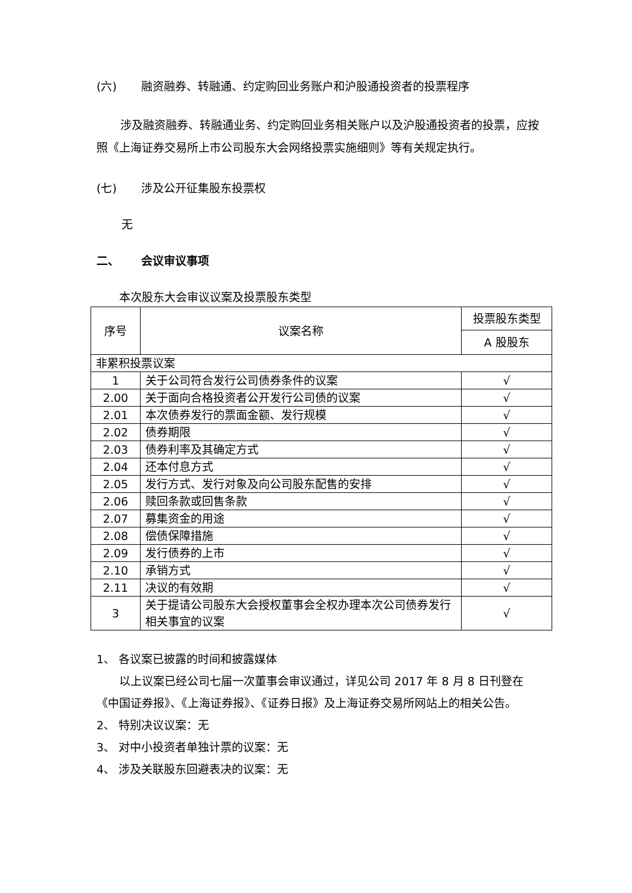(六) 融资融券、转融通、约定购回业务账户和沪股通投资者的投票程序
涉及融资融券、转融通业务、约定购回业务相关账户以及沪股通投资者的投票，应按照《上海证券交易所上市公司股东大会网络投票实施细则》等有关规定执行。
(七) 涉及公开征集股东投票权
无
二、 会议审议事项
本次股东大会审议议案及投票股东类型
| 序号 | 议案名称 | 投票股东类型 |
| | | A 股股东 |
| 非累积投票议案 | | |
| 1 | 关于公司符合发行公司债券条件的议案 | √ |
| 2.00 | 关于面向合格投资者公开发行公司债的议案 | √ |
| 2.01 | 本次债券发行的票面金额、发行规模 | √ |
| 2.02 | 债券期限 | √ |
| 2.03 | 债券利率及其确定方式 | √ |
| 2.04 | 还本付息方式 | √ |
| 2.05 | 发行方式、发行对象及向公司股东配售的安排 | √ |
| 2.06 | 赎回条款或回售条款 | √ |
| 2.07 | 募集资金的用途 | √ |
| 2.08 | 偿债保障措施 | √ |
| 2.09 | 发行债券的上市 | √ |
| 2.10 | 承销方式 | √ |
| 2.11 | 决议的有效期 | √ |
| 3 | 关于提请公司股东大会授权董事会全权办理本次公司债券发行相关事宜的议案 | √ |
1、 各议案已披露的时间和披露媒体
以上议案已经公司七届一次董事会审议通过，详见公司 2017 年 8 月 8 日刊登在《中国证券报》、《上海证券报》、《证券日报》及上海证券交易所网站上的相关公告。
2、 特别决议议案：无
3、 对中小投资者单独计票的议案：无
4、 涉及关联股东回避表决的议案：无